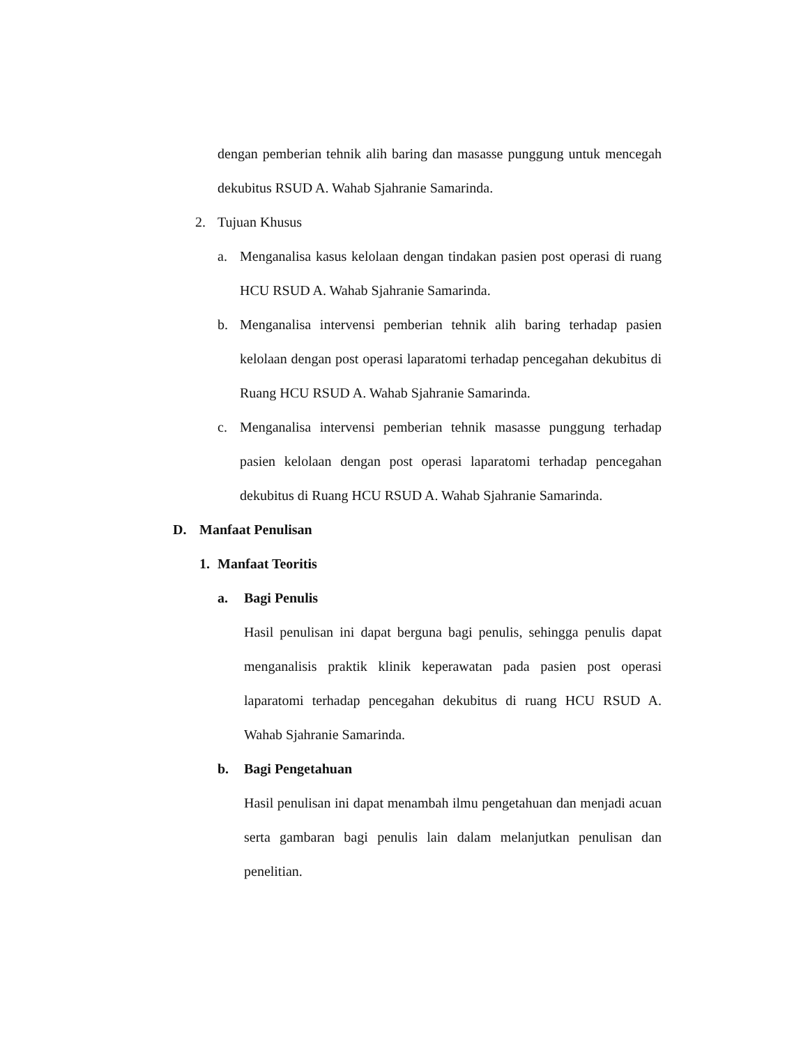dengan pemberian tehnik alih baring dan masasse punggung untuk mencegah dekubitus RSUD A. Wahab Sjahranie Samarinda.
2. Tujuan Khusus
a. Menganalisa kasus kelolaan dengan tindakan pasien post operasi di ruang HCU RSUD A. Wahab Sjahranie Samarinda.
b. Menganalisa intervensi pemberian tehnik alih baring terhadap pasien kelolaan dengan post operasi laparatomi terhadap pencegahan dekubitus di Ruang HCU RSUD A. Wahab Sjahranie Samarinda.
c. Menganalisa intervensi pemberian tehnik masasse punggung terhadap pasien kelolaan dengan post operasi laparatomi terhadap pencegahan dekubitus di Ruang HCU RSUD A. Wahab Sjahranie Samarinda.
D. Manfaat Penulisan
1. Manfaat Teoritis
a. Bagi Penulis
Hasil penulisan ini dapat berguna bagi penulis, sehingga penulis dapat menganalisis praktik klinik keperawatan pada pasien post operasi laparatomi terhadap pencegahan dekubitus di ruang HCU RSUD A. Wahab Sjahranie Samarinda.
b. Bagi Pengetahuan
Hasil penulisan ini dapat menambah ilmu pengetahuan dan menjadi acuan serta gambaran bagi penulis lain dalam melanjutkan penulisan dan penelitian.